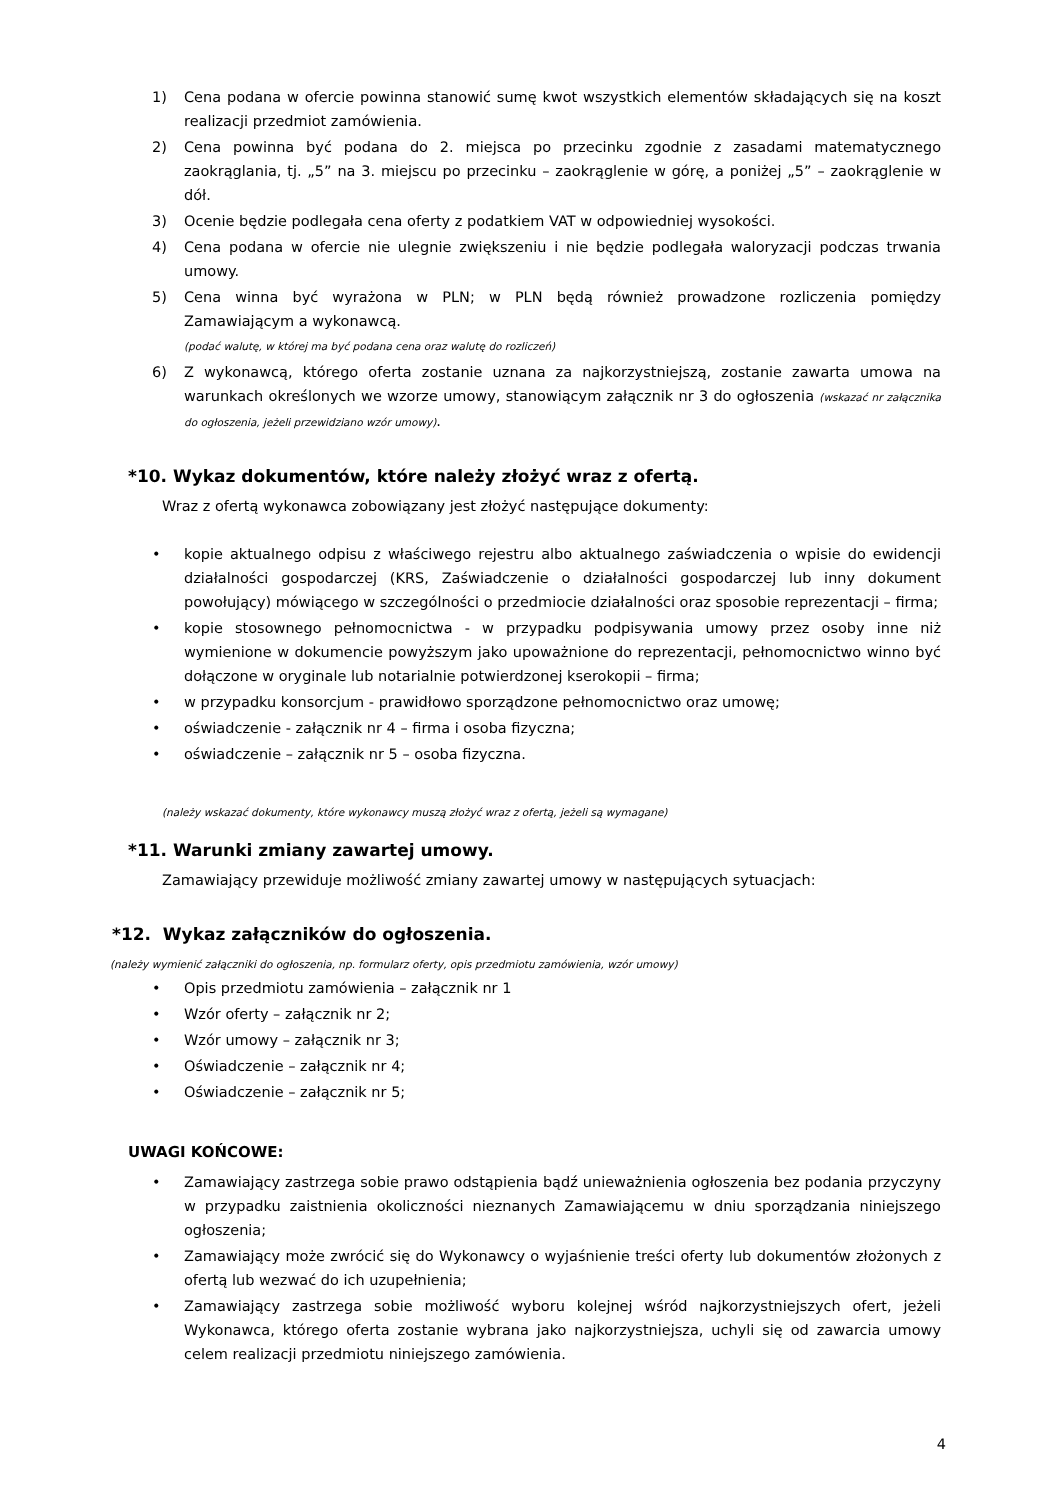1) Cena podana w ofercie powinna stanowić sumę kwot wszystkich elementów składających się na koszt realizacji przedmiot zamówienia.
2) Cena powinna być podana do 2. miejsca po przecinku zgodnie z zasadami matematycznego zaokrąglania, tj. „5” na 3. miejscu po przecinku – zaokrąglenie w górę, a poniżej „5” – zaokrąglenie w dół.
3) Ocenie będzie podlegała cena oferty z podatkiem VAT w odpowiedniej wysokości.
4) Cena podana w ofercie nie ulegnie zwiększeniu i nie będzie podlegała waloryzacji podczas trwania umowy.
5) Cena winna być wyrażona w PLN; w PLN będą również prowadzone rozliczenia pomiędzy Zamawiającym a wykonawcą.
(podać walutę, w której ma być podana cena oraz walutę do rozliczeń)
6) Z wykonawcą, którego oferta zostanie uznana za najkorzystniejszą, zostanie zawarta umowa na warunkach określonych we wzorze umowy, stanowiącym załącznik nr 3 do ogłoszenia (wskazać nr załącznika do ogłoszenia, jeżeli przewidziano wzór umowy).
*10. Wykaz dokumentów, które należy złożyć wraz z ofertą.
Wraz z ofertą wykonawca zobowiązany jest złożyć następujące dokumenty:
• kopie aktualnego odpisu z właściwego rejestru albo aktualnego zaświadczenia o wpisie do ewidencji działalności gospodarczej (KRS, Zaświadczenie o działalności gospodarczej lub inny dokument powołujący) mówiącego w szczególności o przedmiocie działalności oraz sposobie reprezentacji – firma;
• kopie stosownego pełnomocnictwa - w przypadku podpisywania umowy przez osoby inne niż wymienione w dokumencie powyższym jako upoważnione do reprezentacji, pełnomocnictwo winno być dołączone w oryginale lub notarialnie potwierdzonej kserokopii – firma;
• w przypadku konsorcjum - prawidłowo sporządzone pełnomocnictwo oraz umowę;
• oświadczenie - załącznik nr 4 – firma i osoba fizyczna;
• oświadczenie – załącznik nr 5 – osoba fizyczna.
(należy wskazać dokumenty, które wykonawcy muszą złożyć wraz z ofertą, jeżeli są wymagane)
*11. Warunki zmiany zawartej umowy.
Zamawiający przewiduje możliwość zmiany zawartej umowy w następujących sytuacjach:
*12. Wykaz załączników do ogłoszenia.
(należy wymienić załączniki do ogłoszenia, np. formularz oferty, opis przedmiotu zamówienia, wzór umowy)
• Opis przedmiotu zamówienia – załącznik nr 1
• Wzór oferty – załącznik nr 2;
• Wzór umowy – załącznik nr 3;
• Oświadczenie – załącznik nr 4;
• Oświadczenie – załącznik nr 5;
UWAGI KOŃCOWE:
• Zamawiający zastrzega sobie prawo odstąpienia bądź unieważnienia ogłoszenia bez podania przyczyny w przypadku zaistnienia okoliczności nieznanych Zamawiającemu w dniu sporządzania niniejszego ogłoszenia;
• Zamawiający może zwrócić się do Wykonawcy o wyjaśnienie treści oferty lub dokumentów złożonych z ofertą lub wezwać do ich uzupełnienia;
• Zamawiający zastrzega sobie możliwość wyboru kolejnej wśród najkorzystniejszych ofert, jeżeli Wykonawca, którego oferta zostanie wybrana jako najkorzystniejsza, uchyli się od zawarcia umowy celem realizacji przedmiotu niniejszego zamówienia.
4